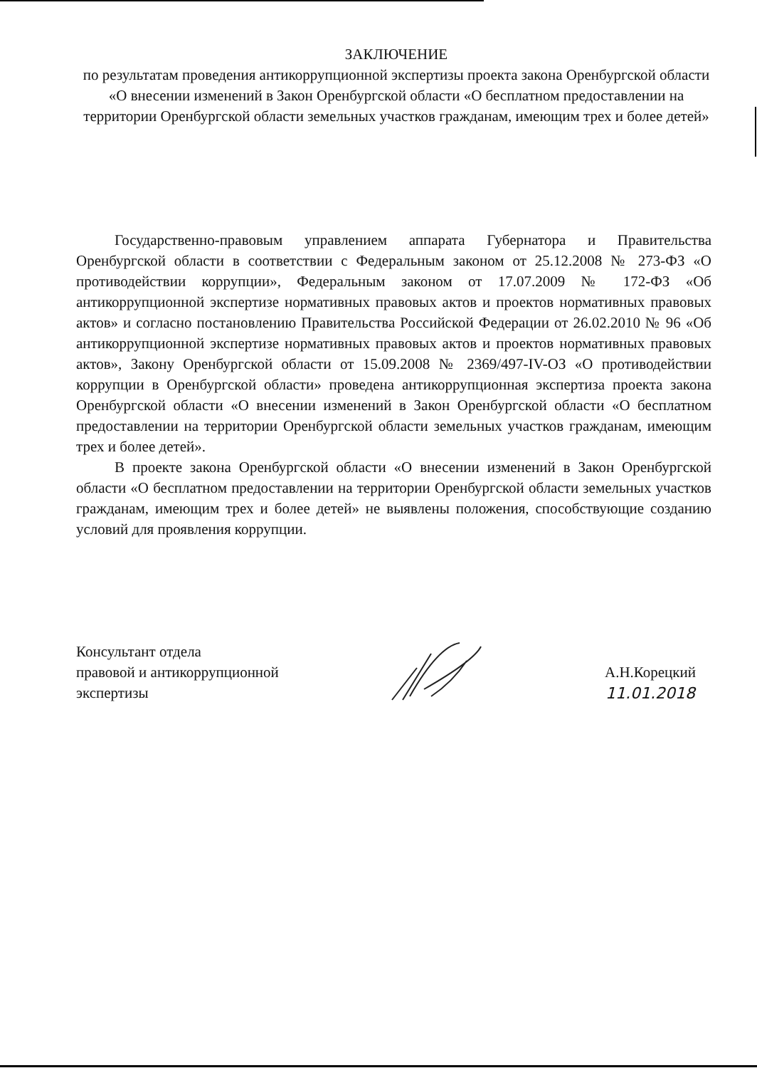ЗАКЛЮЧЕНИЕ
по результатам проведения антикоррупционной экспертизы проекта закона Оренбургской области «О внесении изменений в Закон Оренбургской области «О бесплатном предоставлении на территории Оренбургской области земельных участков гражданам, имеющим трех и более детей»
Государственно-правовым управлением аппарата Губернатора и Правительства Оренбургской области в соответствии с Федеральным законом от 25.12.2008 № 273-ФЗ «О противодействии коррупции», Федеральным законом от 17.07.2009 № 172-ФЗ «Об антикоррупционной экспертизе нормативных правовых актов и проектов нормативных правовых актов» и согласно постановлению Правительства Российской Федерации от 26.02.2010 № 96 «Об антикоррупционной экспертизе нормативных правовых актов и проектов нормативных правовых актов», Закону Оренбургской области от 15.09.2008 № 2369/497-IV-ОЗ «О противодействии коррупции в Оренбургской области» проведена антикоррупционная экспертиза проекта закона Оренбургской области «О внесении изменений в Закон Оренбургской области «О бесплатном предоставлении на территории Оренбургской области земельных участков гражданам, имеющим трех и более детей».
В проекте закона Оренбургской области «О внесении изменений в Закон Оренбургской области «О бесплатном предоставлении на территории Оренбургской области земельных участков гражданам, имеющим трех и более детей» не выявлены положения, способствующие созданию условий для проявления коррупции.
Консультант отдела
правовой и антикоррупционной
экспертизы
А.Н.Корецкий
11.01.2018